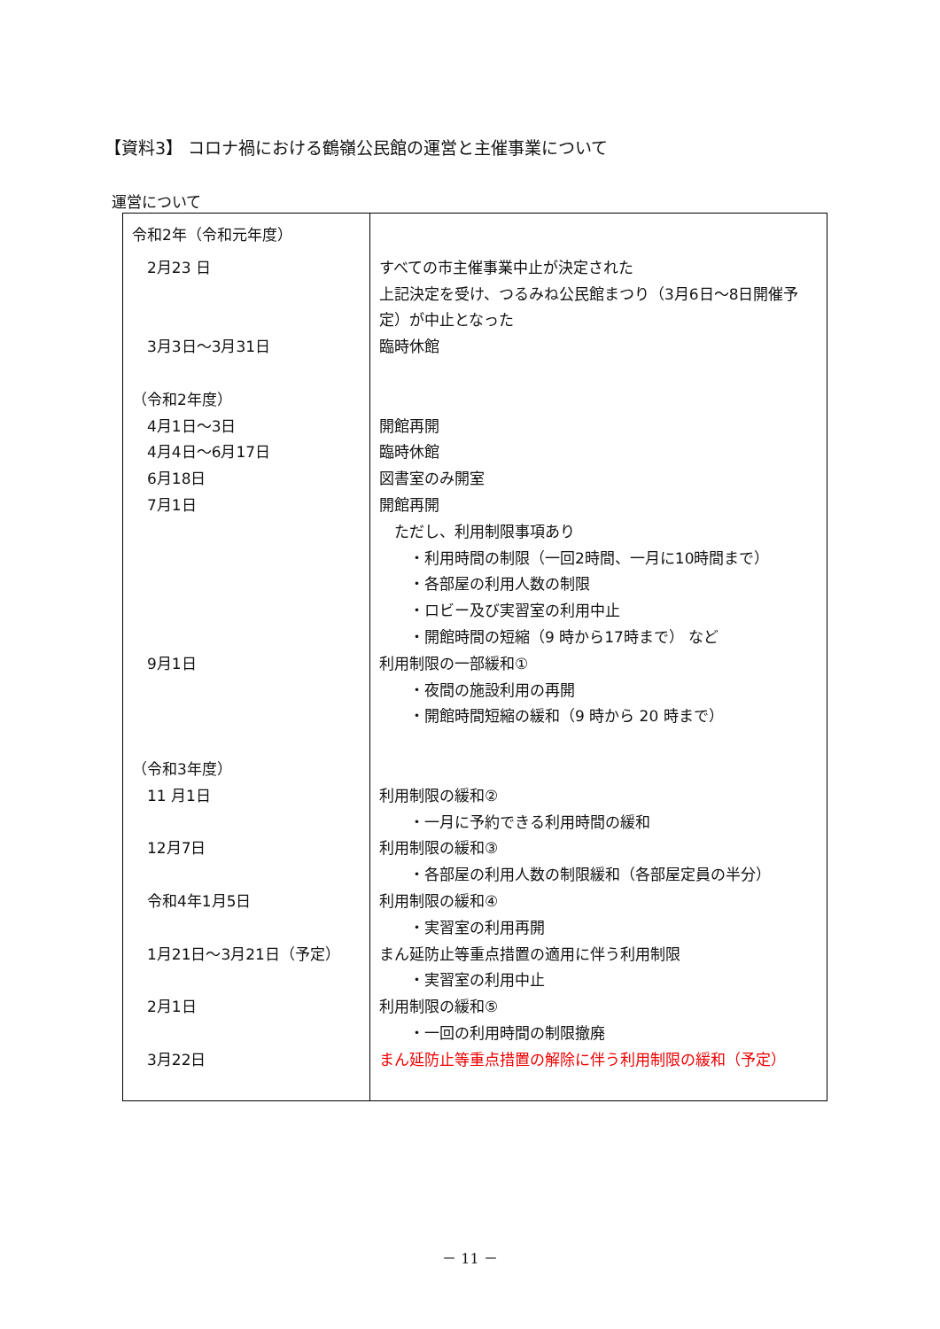【資料3】 コロナ禍における鶴嶺公民館の運営と主催事業について
運営について
| 令和2年（令和元年度） 2月23 日 3月3日～3月31日 （令和2年度） 4月1日～3日 4月4日～6月17日 6月18日 7月1日 9月1日 （令和3年度） 11 月1日 12月7日 令和4年1月5日 1月21日～3月21日（予定） 2月1日 3月22日 | すべての市主催事業中止が決定された 上記決定を受け、つるみね公民館まつり（3月6日～8日開催予 定）が中止となった 臨時休館 開館再開 臨時休館 図書室のみ開室 開館再開 ただし、利用制限事項あり ・利用時間の制限（一回2時間、一月に10時間まで） ・各部屋の利用人数の制限 ・ロビー及び実習室の利用中止 ・開館時間の短縮（9 時から17時まで） など 利用制限の一部緩和① ・夜間の施設利用の再開 ・開館時間短縮の緩和（9 時から 20 時まで） 利用制限の緩和② ・一月に予約できる利用時間の緩和 利用制限の緩和③ ・各部屋の利用人数の制限緩和（各部屋定員の半分） 利用制限の緩和④ ・実習室の利用再開 まん延防止等重点措置の適用に伴う利用制限 ・実習室の利用中止 利用制限の緩和⑤ ・一回の利用時間の制限撤廃 まん延防止等重点措置の解除に伴う利用制限の緩和（予定） |
－ 11 －